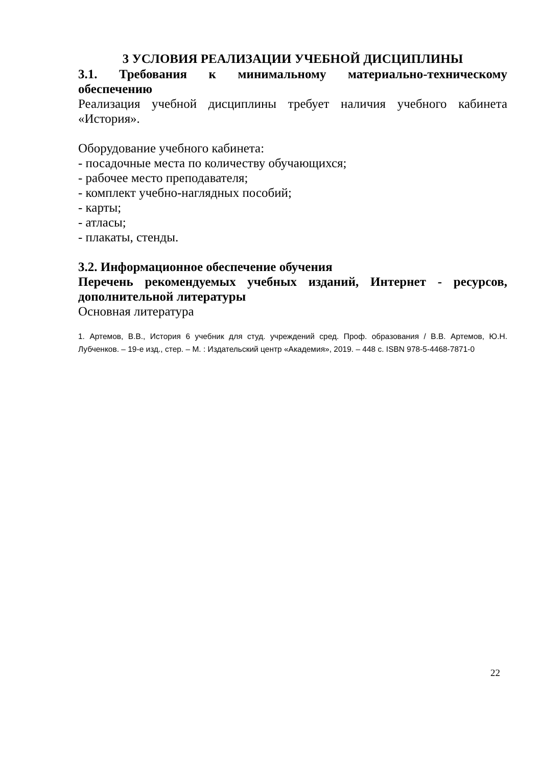3 УСЛОВИЯ РЕАЛИЗАЦИИ УЧЕБНОЙ ДИСЦИПЛИНЫ
3.1. Требования к минимальному материально-техническому обеспечению
Реализация учебной дисциплины требует наличия учебного кабинета «История».
Оборудование учебного кабинета:
- посадочные места по количеству обучающихся;
- рабочее место преподавателя;
- комплект учебно-наглядных пособий;
- карты;
- атласы;
- плакаты, стенды.
3.2. Информационное обеспечение обучения
Перечень рекомендуемых учебных изданий, Интернет - ресурсов, дополнительной литературы
Основная литература
1. Артемов, В.В., История 6 учебник для студ. учреждений сред. Проф. образования / В.В. Артемов, Ю.Н. Лубченков. – 19-е изд., стер. – М. : Издательский центр «Академия», 2019. – 448 с. ISBN 978-5-4468-7871-0
22